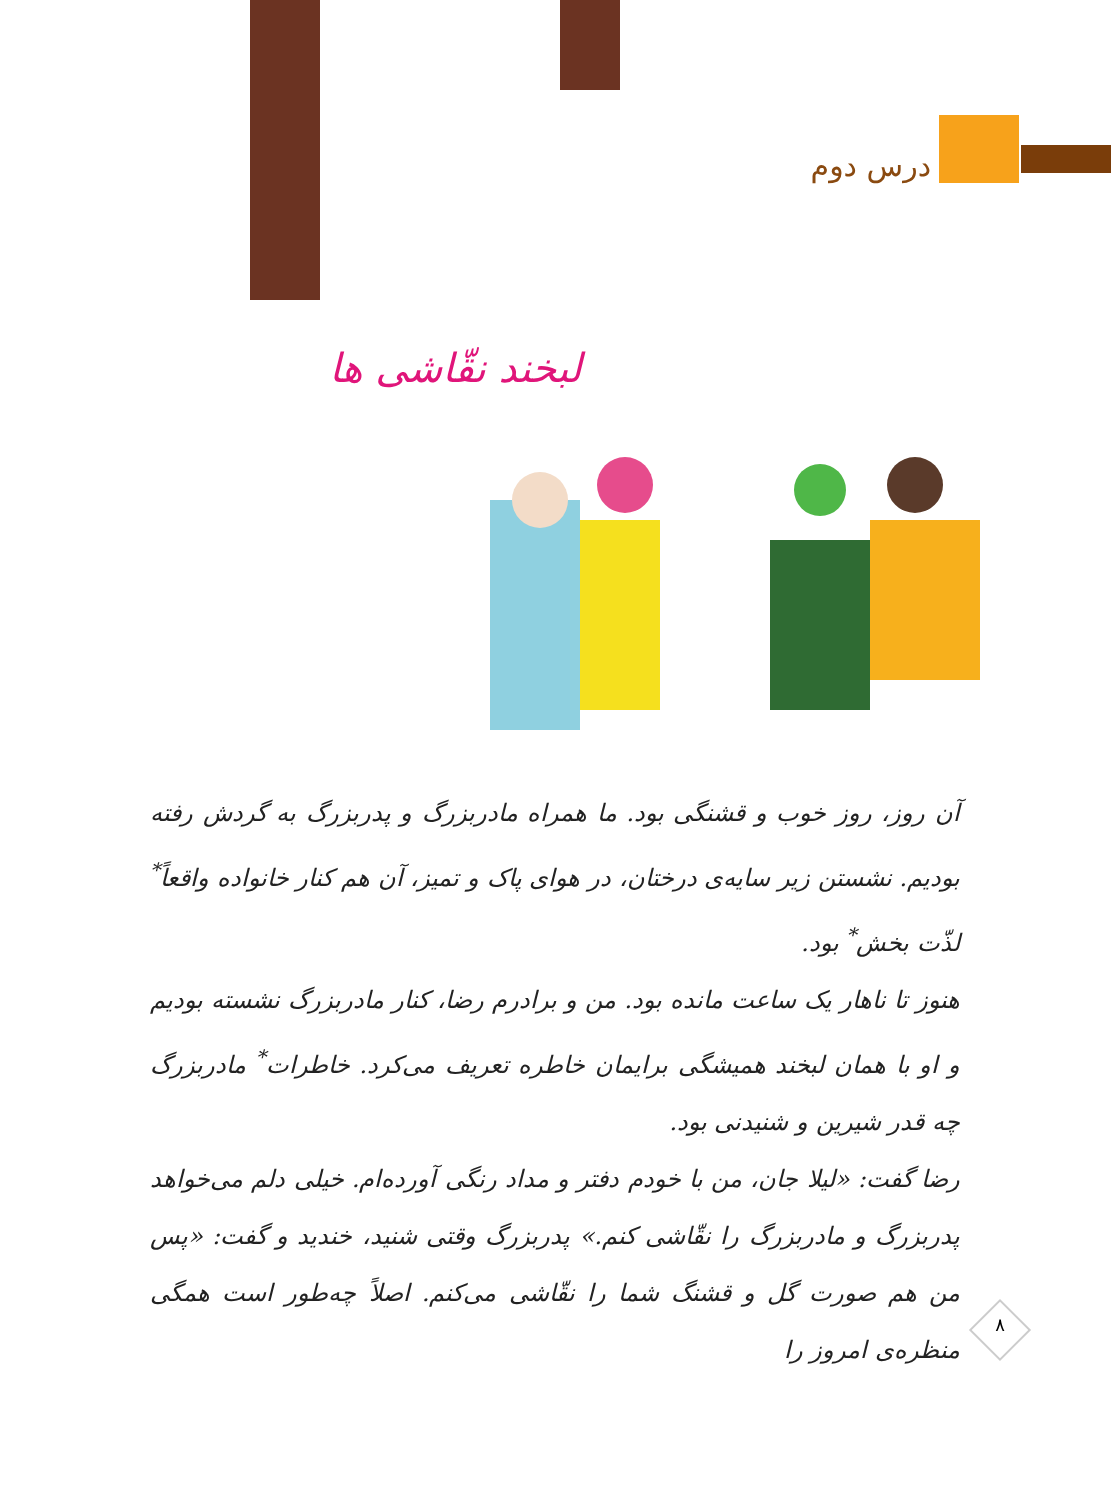درس دوم
لبخند نقّاشی ها
آن روز، روز خوب و قشنگی بود. ما همراه مادربزرگ و پدربزرگ به گردش رفته بودیم. نشستن زیر سایه‌ی درختان، در هوای پاک و تمیز، آن هم کنار خانواده واقعاً<sup>*</sup> لذّت بخش<sup>*</sup> بود.
هنوز تا ناهار یک ساعت مانده بود. من و برادرم رضا، کنار مادربزرگ نشسته بودیم و او با همان لبخند همیشگی برایمان خاطره تعریف می‌کرد. خاطرات<sup>*</sup> مادربزرگ چه قدر شیرین و شنیدنی بود.
رضا گفت: «لیلا جان، من با خودم دفتر و مداد رنگی آورده‌ام. خیلی دلم می‌خواهد پدربزرگ و مادربزرگ را نقّاشی کنم.» پدربزرگ وقتی شنید، خندید و گفت: «پس من هم صورت گل و قشنگ شما را نقّاشی می‌کنم. اصلاً چه‌طور است همگی منظره‌ی امروز را
۸